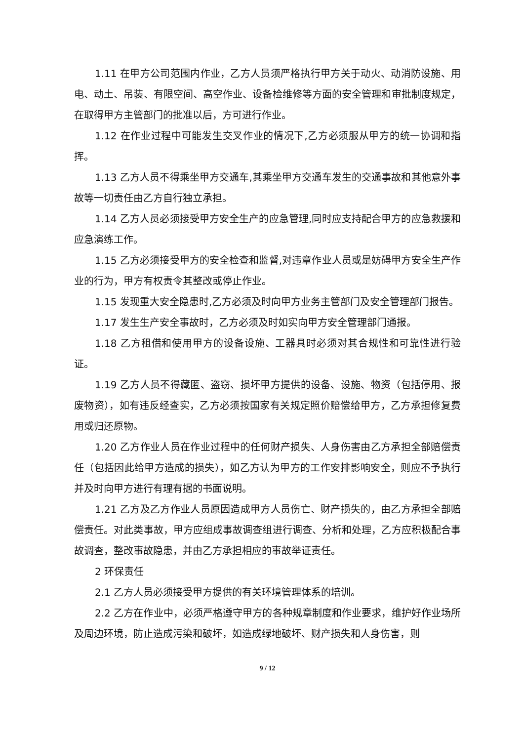1.11 在甲方公司范围内作业，乙方人员须严格执行甲方关于动火、动消防设施、用电、动土、吊装、有限空间、高空作业、设备检维修等方面的安全管理和审批制度规定，在取得甲方主管部门的批准以后，方可进行作业。
1.12 在作业过程中可能发生交叉作业的情况下,乙方必须服从甲方的统一协调和指挥。
1.13 乙方人员不得乘坐甲方交通车,其乘坐甲方交通车发生的交通事故和其他意外事故等一切责任由乙方自行独立承担。
1.14 乙方人员必须接受甲方安全生产的应急管理,同时应支持配合甲方的应急救援和应急演练工作。
1.15 乙方必须接受甲方的安全检查和监督,对违章作业人员或是妨碍甲方安全生产作业的行为，甲方有权责令其整改或停止作业。
1.15 发现重大安全隐患时,乙方必须及时向甲方业务主管部门及安全管理部门报告。
1.17 发生生产安全事故时，乙方必须及时如实向甲方安全管理部门通报。
1.18 乙方租借和使用甲方的设备设施、工器具时必须对其合规性和可靠性进行验证。
1.19 乙方人员不得藏匿、盗窃、损坏甲方提供的设备、设施、物资（包括停用、报废物资），如有违反经查实，乙方必须按国家有关规定照价赔偿给甲方，乙方承担修复费用或归还原物。
1.20 乙方作业人员在作业过程中的任何财产损失、人身伤害由乙方承担全部赔偿责任（包括因此给甲方造成的损失），如乙方认为甲方的工作安排影响安全，则应不予执行并及时向甲方进行有理有据的书面说明。
1.21 乙方及乙方作业人员原因造成甲方人员伤亡、财产损失的，由乙方承担全部赔偿责任。对此类事故，甲方应组成事故调查组进行调查、分析和处理，乙方应积极配合事故调查，整改事故隐患，并由乙方承担相应的事故举证责任。
2 环保责任
2.1 乙方人员必须接受甲方提供的有关环境管理体系的培训。
2.2 乙方在作业中，必须严格遵守甲方的各种规章制度和作业要求，维护好作业场所及周边环境，防止造成污染和破坏，如造成绿地破坏、财产损失和人身伤害，则
9 / 12